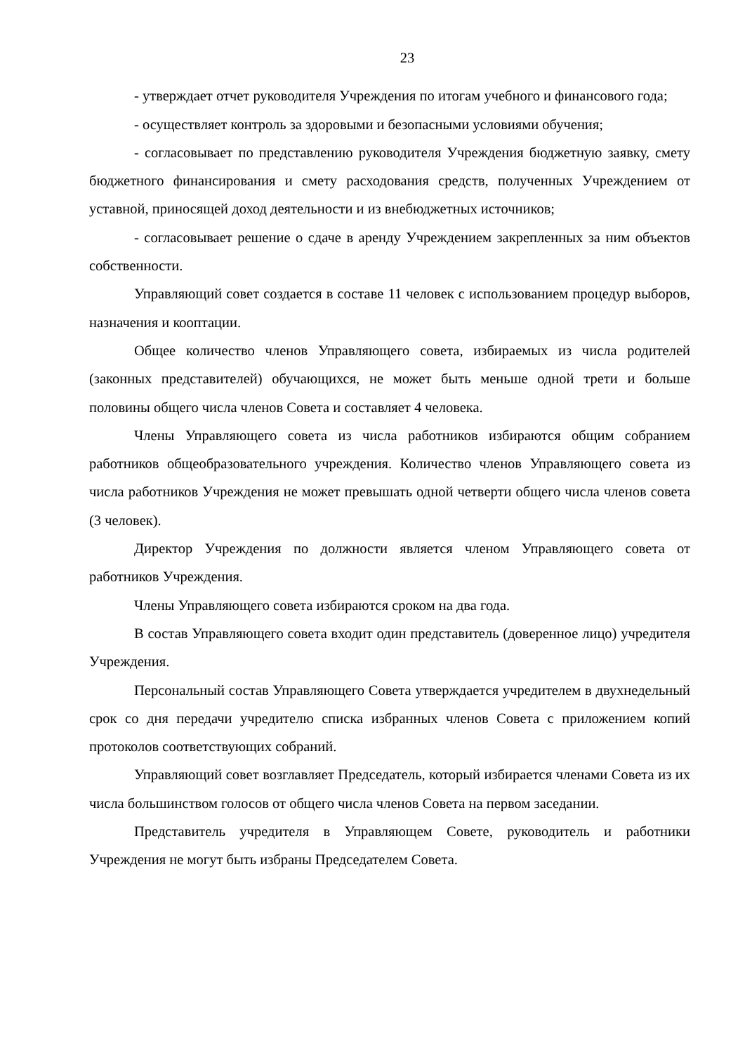23
- утверждает отчет руководителя Учреждения по итогам учебного и финансового года;
- осуществляет контроль за здоровыми и безопасными условиями обучения;
- согласовывает по представлению руководителя Учреждения бюджетную заявку, смету бюджетного финансирования и смету расходования средств, полученных Учреждением от уставной, приносящей доход деятельности и из внебюджетных источников;
- согласовывает решение о сдаче в аренду Учреждением закрепленных за ним объектов собственности.
Управляющий совет создается в составе 11 человек с использованием процедур выборов, назначения и кооптации.
Общее количество членов Управляющего совета, избираемых из числа родителей (законных представителей) обучающихся, не может быть меньше одной трети и больше половины общего числа членов Совета и составляет 4 человека.
Члены Управляющего совета из числа работников избираются общим собранием работников общеобразовательного учреждения. Количество членов Управляющего совета из числа работников Учреждения не может превышать одной четверти общего числа членов совета (3 человек).
Директор Учреждения по должности является членом Управляющего совета от работников Учреждения.
Члены Управляющего совета избираются сроком на два года.
В состав Управляющего совета входит один представитель (доверенное лицо) учредителя Учреждения.
Персональный состав Управляющего Совета утверждается учредителем в двухнедельный срок со дня передачи учредителю списка избранных членов Совета с приложением копий протоколов соответствующих собраний.
Управляющий совет возглавляет Председатель, который избирается членами Совета из их числа большинством голосов от общего числа членов Совета на первом заседании.
Представитель учредителя в Управляющем Совете, руководитель и работники Учреждения не могут быть избраны Председателем Совета.